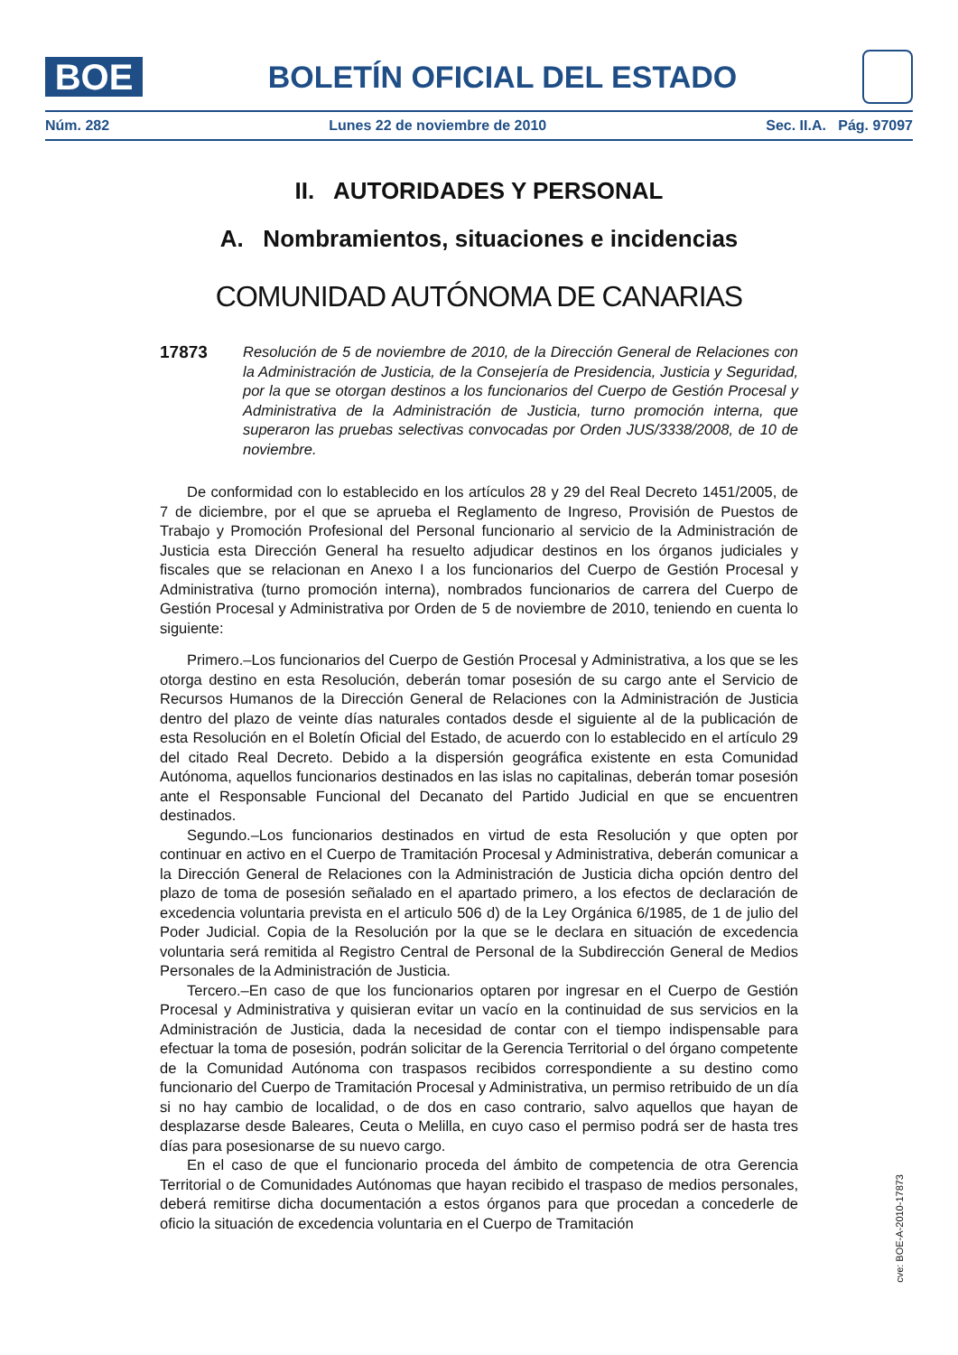BOE
BOLETÍN OFICIAL DEL ESTADO
Núm. 282 Lunes 22 de noviembre de 2010 Sec. II.A. Pág. 97097
II. AUTORIDADES Y PERSONAL
A. Nombramientos, situaciones e incidencias
COMUNIDAD AUTÓNOMA DE CANARIAS
17873
Resolución de 5 de noviembre de 2010, de la Dirección General de Relaciones con la Administración de Justicia, de la Consejería de Presidencia, Justicia y Seguridad, por la que se otorgan destinos a los funcionarios del Cuerpo de Gestión Procesal y Administrativa de la Administración de Justicia, turno promoción interna, que superaron las pruebas selectivas convocadas por Orden JUS/3338/2008, de 10 de noviembre.
De conformidad con lo establecido en los artículos 28 y 29 del Real Decreto 1451/2005, de 7 de diciembre, por el que se aprueba el Reglamento de Ingreso, Provisión de Puestos de Trabajo y Promoción Profesional del Personal funcionario al servicio de la Administración de Justicia esta Dirección General ha resuelto adjudicar destinos en los órganos judiciales y fiscales que se relacionan en Anexo I a los funcionarios del Cuerpo de Gestión Procesal y Administrativa (turno promoción interna), nombrados funcionarios de carrera del Cuerpo de Gestión Procesal y Administrativa por Orden de 5 de noviembre de 2010, teniendo en cuenta lo siguiente:
Primero.–Los funcionarios del Cuerpo de Gestión Procesal y Administrativa, a los que se les otorga destino en esta Resolución, deberán tomar posesión de su cargo ante el Servicio de Recursos Humanos de la Dirección General de Relaciones con la Administración de Justicia dentro del plazo de veinte días naturales contados desde el siguiente al de la publicación de esta Resolución en el Boletín Oficial del Estado, de acuerdo con lo establecido en el artículo 29 del citado Real Decreto. Debido a la dispersión geográfica existente en esta Comunidad Autónoma, aquellos funcionarios destinados en las islas no capitalinas, deberán tomar posesión ante el Responsable Funcional del Decanato del Partido Judicial en que se encuentren destinados.
Segundo.–Los funcionarios destinados en virtud de esta Resolución y que opten por continuar en activo en el Cuerpo de Tramitación Procesal y Administrativa, deberán comunicar a la Dirección General de Relaciones con la Administración de Justicia dicha opción dentro del plazo de toma de posesión señalado en el apartado primero, a los efectos de declaración de excedencia voluntaria prevista en el articulo 506 d) de la Ley Orgánica 6/1985, de 1 de julio del Poder Judicial. Copia de la Resolución por la que se le declara en situación de excedencia voluntaria será remitida al Registro Central de Personal de la Subdirección General de Medios Personales de la Administración de Justicia.
Tercero.–En caso de que los funcionarios optaren por ingresar en el Cuerpo de Gestión Procesal y Administrativa y quisieran evitar un vacío en la continuidad de sus servicios en la Administración de Justicia, dada la necesidad de contar con el tiempo indispensable para efectuar la toma de posesión, podrán solicitar de la Gerencia Territorial o del órgano competente de la Comunidad Autónoma con traspasos recibidos correspondiente a su destino como funcionario del Cuerpo de Tramitación Procesal y Administrativa, un permiso retribuido de un día si no hay cambio de localidad, o de dos en caso contrario, salvo aquellos que hayan de desplazarse desde Baleares, Ceuta o Melilla, en cuyo caso el permiso podrá ser de hasta tres días para posesionarse de su nuevo cargo.
En el caso de que el funcionario proceda del ámbito de competencia de otra Gerencia Territorial o de Comunidades Autónomas que hayan recibido el traspaso de medios personales, deberá remitirse dicha documentación a estos órganos para que procedan a concederle de oficio la situación de excedencia voluntaria en el Cuerpo de Tramitación
cve: BOE-A-2010-17873